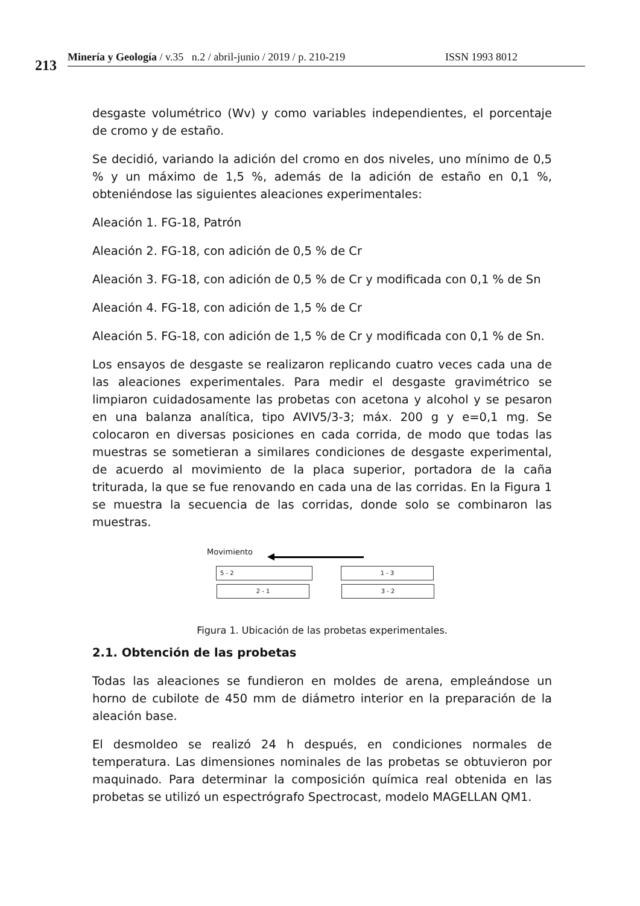213
Minería y Geología / v.35 n.2 / abril-junio / 2019 / p. 210-219 ISSN 1993 8012
desgaste volumétrico (Wv) y como variables independientes, el porcentaje de cromo y de estaño.
Se decidió, variando la adición del cromo en dos niveles, uno mínimo de 0,5 % y un máximo de 1,5 %, además de la adición de estaño en 0,1 %, obteniéndose las siguientes aleaciones experimentales:
Aleación 1. FG-18, Patrón
Aleación 2. FG-18, con adición de 0,5 % de Cr
Aleación 3. FG-18, con adición de 0,5 % de Cr y modificada con 0,1 % de Sn
Aleación 4. FG-18, con adición de 1,5 % de Cr
Aleación 5. FG-18, con adición de 1,5 % de Cr y modificada con 0,1 % de Sn.
Los ensayos de desgaste se realizaron replicando cuatro veces cada una de las aleaciones experimentales. Para medir el desgaste gravimétrico se limpiaron cuidadosamente las probetas con acetona y alcohol y se pesaron en una balanza analítica, tipo AVIV5/3-3; máx. 200 g y e=0,1 mg. Se colocaron en diversas posiciones en cada corrida, de modo que todas las muestras se sometieran a similares condiciones de desgaste experimental, de acuerdo al movimiento de la placa superior, portadora de la caña triturada, la que se fue renovando en cada una de las corridas. En la Figura 1 se muestra la secuencia de las corridas, donde solo se combinaron las muestras.
Movimiento
5 - 2 1 - 3
2 - 1 3 - 2
Figura 1. Ubicación de las probetas experimentales.
2.1. Obtención de las probetas
Todas las aleaciones se fundieron en moldes de arena, empleándose un horno de cubilote de 450 mm de diámetro interior en la preparación de la aleación base.
El desmoldeo se realizó 24 h después, en condiciones normales de temperatura. Las dimensiones nominales de las probetas se obtuvieron por maquinado. Para determinar la composición química real obtenida en las probetas se utilizó un espectrógrafo Spectrocast, modelo MAGELLAN QM1.